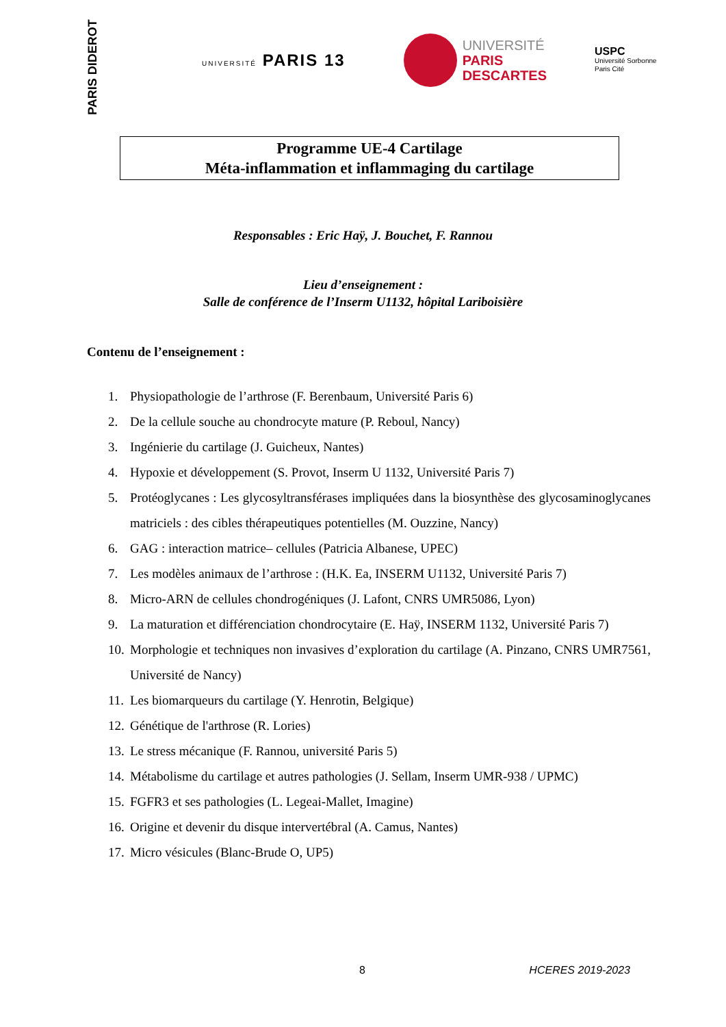PARIS DIDEROT
UNIVERSITÉ PARIS 13
UNIVERSITÉ
PARIS
DESCARTES
USPC
Université Sorbonne
Paris Cité
Programme UE-4 Cartilage
Méta-inflammation et inflammaging du cartilage
Responsables : Eric Haÿ, J. Bouchet, F. Rannou
Lieu d’enseignement :
Salle de conférence de l’Inserm U1132, hôpital Lariboisière
Contenu de l’enseignement :
1. Physiopathologie de l’arthrose (F. Berenbaum, Université Paris 6)
2. De la cellule souche au chondrocyte mature (P. Reboul, Nancy)
3. Ingénierie du cartilage (J. Guicheux, Nantes)
4. Hypoxie et développement (S. Provot, Inserm U 1132, Université Paris 7)
5. Protéoglycanes : Les glycosyltransférases impliquées dans la biosynthèse des glycosaminoglycanes matriciels : des cibles thérapeutiques potentielles (M. Ouzzine, Nancy)
6. GAG : interaction matrice– cellules (Patricia Albanese, UPEC)
7. Les modèles animaux de l’arthrose : (H.K. Ea, INSERM U1132, Université Paris 7)
8. Micro-ARN de cellules chondrogéniques (J. Lafont, CNRS UMR5086, Lyon)
9. La maturation et différenciation chondrocytaire (E. Haÿ, INSERM 1132, Université Paris 7)
10.
Morphologie et techniques non invasives d’exploration du cartilage (A. Pinzano, CNRS UMR7561, Université de Nancy)
11.
Les biomarqueurs du cartilage (Y. Henrotin, Belgique)
12.
Génétique de l'arthrose (R. Lories)
13.
Le stress mécanique (F. Rannou, université Paris 5)
14.
Métabolisme du cartilage et autres pathologies (J. Sellam, Inserm UMR-938 / UPMC)
15.
FGFR3 et ses pathologies (L. Legeai-Mallet, Imagine)
16.
Origine et devenir du disque intervertébral (A. Camus, Nantes)
17.
Micro vésicules (Blanc-Brude O, UP5)
8 HCERES 2019-2023